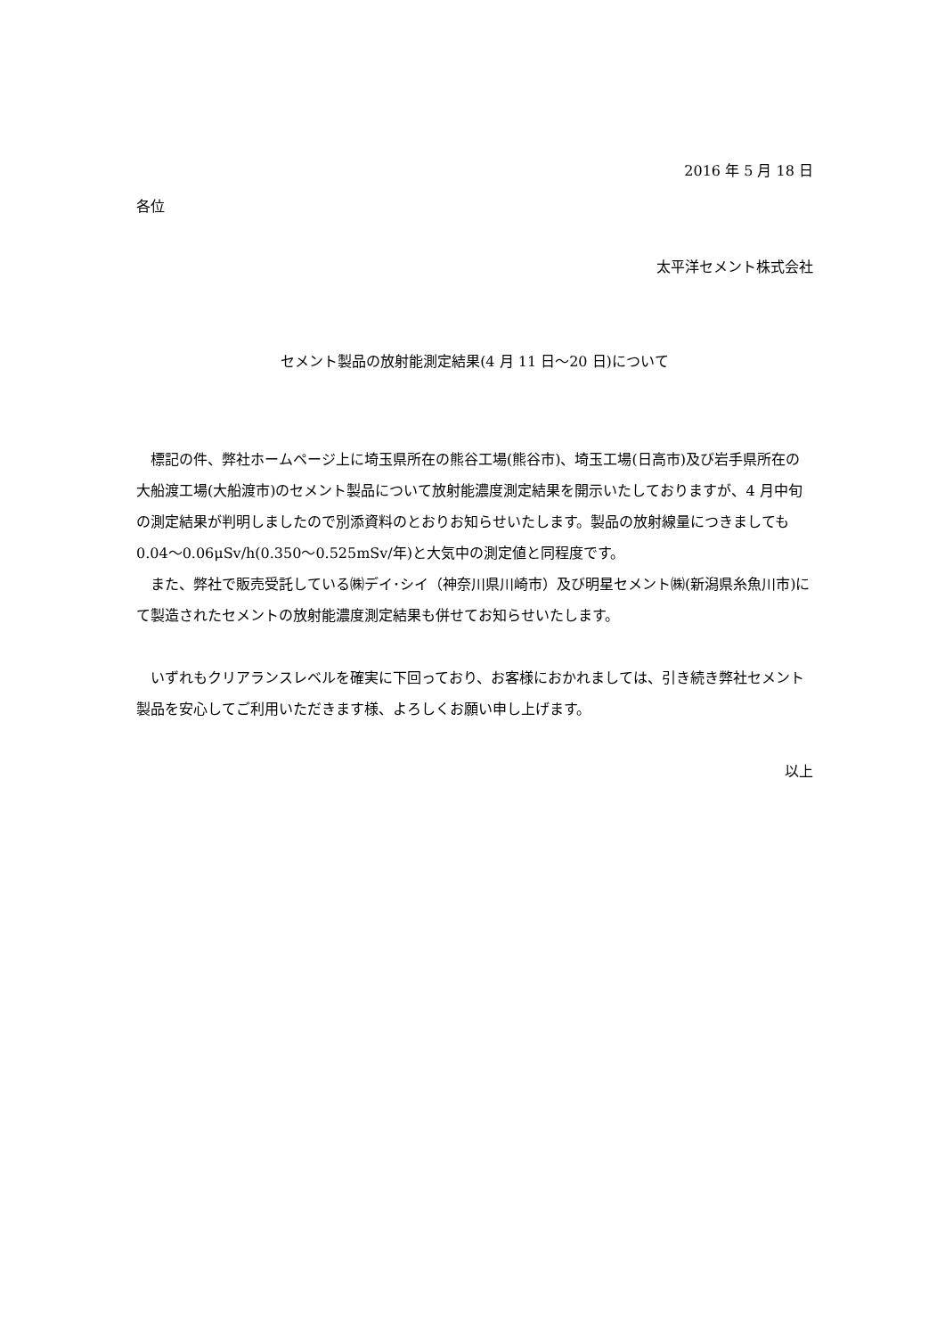2016 年 5 月 18 日
各位
太平洋セメント株式会社
セメント製品の放射能測定結果(4 月 11 日～20 日)について
　標記の件、弊社ホームページ上に埼玉県所在の熊谷工場(熊谷市)、埼玉工場(日高市)及び岩手県所在の大船渡工場(大船渡市)のセメント製品について放射能濃度測定結果を開示いたしておりますが、4 月中旬の測定結果が判明しましたので別添資料のとおりお知らせいたします。製品の放射線量につきましても 0.04～0.06μSv/h(0.350～0.525mSv/年)と大気中の測定値と同程度です。
　また、弊社で販売受託している㈱デイ･シイ（神奈川県川崎市）及び明星セメント㈱(新潟県糸魚川市)にて製造されたセメントの放射能濃度測定結果も併せてお知らせいたします。
　いずれもクリアランスレベルを確実に下回っており、お客様におかれましては、引き続き弊社セメント製品を安心してご利用いただきます様、よろしくお願い申し上げます。
以上